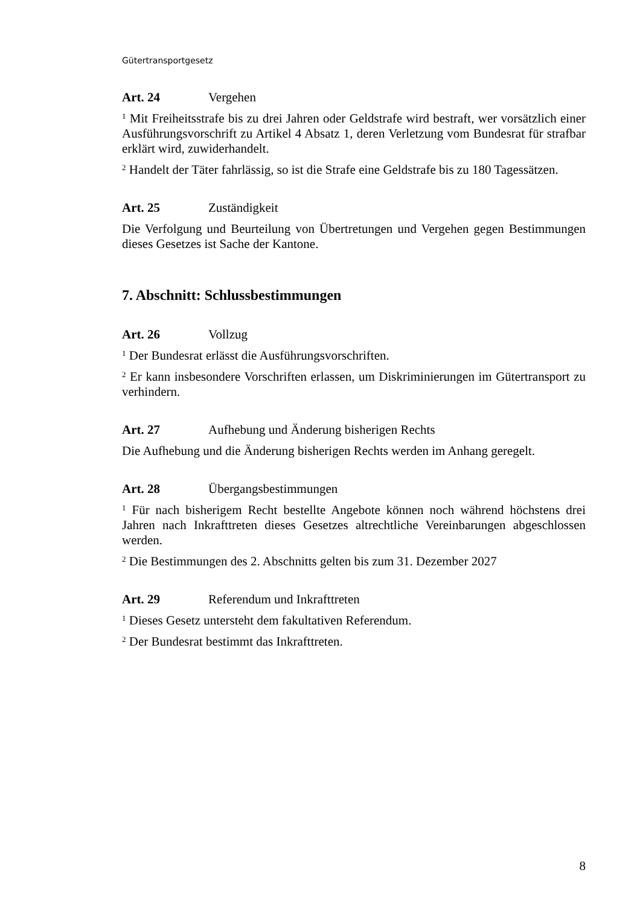Gütertransportgesetz
Art. 24 Vergehen
<sup>1</sup> Mit Freiheitsstrafe bis zu drei Jahren oder Geldstrafe wird bestraft, wer vorsätzlich einer Ausführungsvorschrift zu Artikel 4 Absatz 1, deren Verletzung vom Bundesrat für strafbar erklärt wird, zuwiderhandelt.
<sup>2</sup> Handelt der Täter fahrlässig, so ist die Strafe eine Geldstrafe bis zu 180 Tagessätzen.
Art. 25 Zuständigkeit
Die Verfolgung und Beurteilung von Übertretungen und Vergehen gegen Bestimmungen dieses Gesetzes ist Sache der Kantone.
7. Abschnitt: Schlussbestimmungen
Art. 26 Vollzug
<sup>1</sup> Der Bundesrat erlässt die Ausführungsvorschriften.
<sup>2</sup> Er kann insbesondere Vorschriften erlassen, um Diskriminierungen im Gütertransport zu verhindern.
Art. 27 Aufhebung und Änderung bisherigen Rechts
Die Aufhebung und die Änderung bisherigen Rechts werden im Anhang geregelt.
Art. 28 Übergangsbestimmungen
<sup>1</sup> Für nach bisherigem Recht bestellte Angebote können noch während höchstens drei Jahren nach Inkrafttreten dieses Gesetzes altrechtliche Vereinbarungen abgeschlossen werden.
<sup>2</sup> Die Bestimmungen des 2. Abschnitts gelten bis zum 31. Dezember 2027
Art. 29 Referendum und Inkrafttreten
<sup>1</sup> Dieses Gesetz untersteht dem fakultativen Referendum.
<sup>2</sup> Der Bundesrat bestimmt das Inkrafttreten.
8